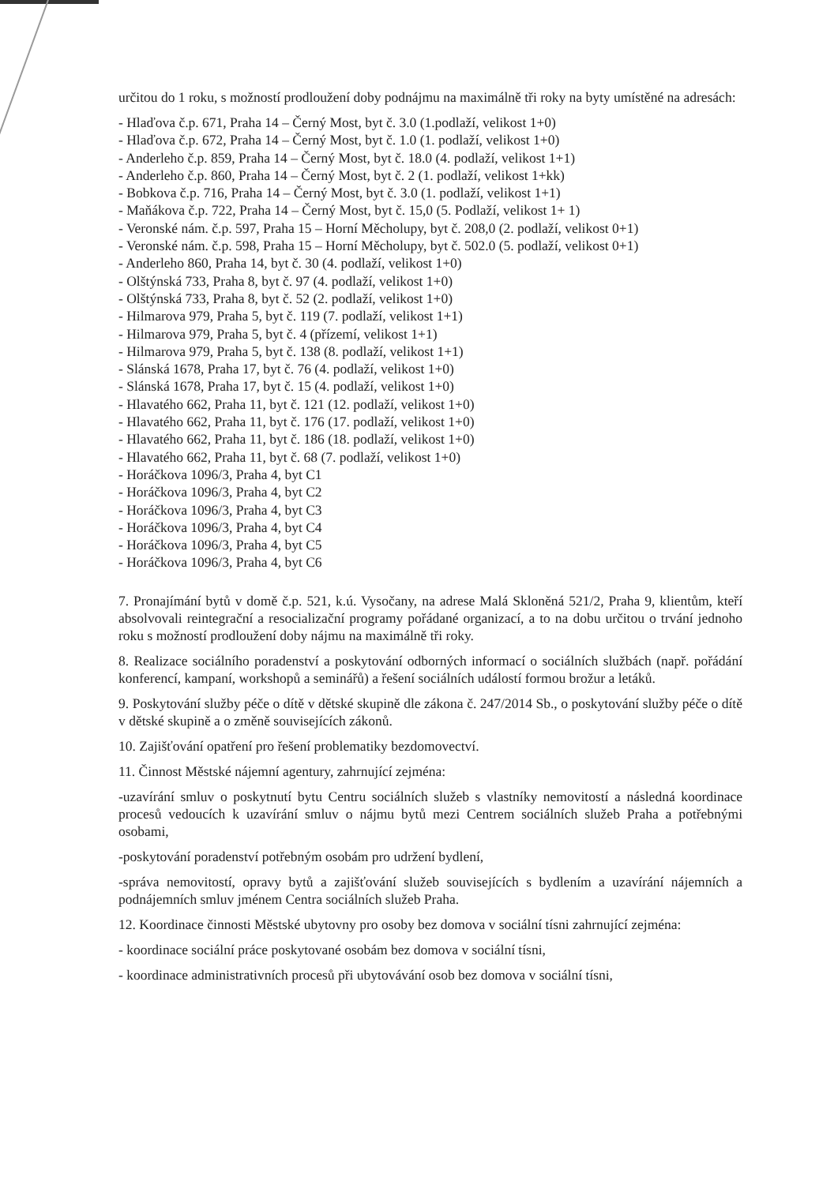určitou do 1 roku, s možností prodloužení doby podnájmu na maximálně tři roky na byty umístěné na adresách:
- Hlaďova č.p. 671, Praha 14 – Černý Most, byt č. 3.0 (1.podlaží, velikost 1+0)
- Hlaďova č.p. 672, Praha 14 – Černý Most, byt č. 1.0 (1. podlaží, velikost 1+0)
- Anderleho č.p. 859, Praha 14 – Černý Most, byt č. 18.0 (4. podlaží, velikost 1+1)
- Anderleho č.p. 860, Praha 14 – Černý Most, byt č. 2 (1. podlaží, velikost 1+kk)
- Bobkova č.p. 716, Praha 14 – Černý Most, byt č. 3.0 (1. podlaží, velikost 1+1)
- Maňákova č.p. 722, Praha 14 – Černý Most, byt č. 15,0 (5. Podlaží, velikost 1+ 1)
- Veronské nám. č.p. 597, Praha 15 – Horní Měcholupy, byt č. 208,0 (2. podlaží, velikost 0+1)
- Veronské nám. č.p. 598, Praha 15 – Horní Měcholupy, byt č. 502.0 (5. podlaží, velikost 0+1)
- Anderleho 860, Praha 14, byt č. 30 (4. podlaží, velikost 1+0)
- Olštýnská 733, Praha 8, byt č. 97 (4. podlaží, velikost 1+0)
- Olštýnská 733, Praha 8, byt č. 52 (2. podlaží, velikost 1+0)
- Hilmarova 979, Praha 5, byt č. 119 (7. podlaží, velikost 1+1)
- Hilmarova 979, Praha 5, byt č. 4 (přízemí, velikost 1+1)
- Hilmarova 979, Praha 5, byt č. 138 (8. podlaží, velikost 1+1)
- Slánská 1678, Praha 17, byt č. 76 (4. podlaží, velikost 1+0)
- Slánská 1678, Praha 17, byt č. 15 (4. podlaží, velikost 1+0)
- Hlavatého 662, Praha 11, byt č. 121 (12. podlaží, velikost 1+0)
- Hlavatého 662, Praha 11, byt č. 176 (17. podlaží, velikost 1+0)
- Hlavatého 662, Praha 11, byt č. 186 (18. podlaží, velikost 1+0)
- Hlavatého 662, Praha 11, byt č. 68 (7. podlaží, velikost 1+0)
- Horáčkova 1096/3, Praha 4, byt C1
- Horáčkova 1096/3, Praha 4, byt C2
- Horáčkova 1096/3, Praha 4, byt C3
- Horáčkova 1096/3, Praha 4, byt C4
- Horáčkova 1096/3, Praha 4, byt C5
- Horáčkova 1096/3, Praha 4, byt C6
7. Pronajímání bytů v domě č.p. 521, k.ú. Vysočany, na adrese Malá Skloněná 521/2, Praha 9, klientům, kteří absolvovali reintegrační a resocializační programy pořádané organizací, a to na dobu určitou o trvání jednoho roku s možností prodloužení doby nájmu na maximálně tři roky.
8. Realizace sociálního poradenství a poskytování odborných informací o sociálních službách (např. pořádání konferencí, kampaní, workshopů a seminářů) a řešení sociálních událostí formou brožur a letáků.
9. Poskytování služby péče o dítě v dětské skupině dle zákona č. 247/2014 Sb., o poskytování služby péče o dítě v dětské skupině a o změně souvisejících zákonů.
10. Zajišťování opatření pro řešení problematiky bezdomovectví.
11. Činnost Městské nájemní agentury, zahrnující zejména:
-uzavírání smluv o poskytnutí bytu Centru sociálních služeb s vlastníky nemovitostí a následná koordinace procesů vedoucích k uzavírání smluv o nájmu bytů mezi Centrem sociálních služeb Praha a potřebnými osobami,
-poskytování poradenství potřebným osobám pro udržení bydlení,
-správa nemovitostí, opravy bytů a zajišťování služeb souvisejících s bydlením a uzavírání nájemních a podnájemních smluv jménem Centra sociálních služeb Praha.
12. Koordinace činnosti Městské ubytovny pro osoby bez domova v sociální tísni zahrnující zejména:
- koordinace sociální práce poskytované osobám bez domova v sociální tísni,
- koordinace administrativních procesů při ubytovávání osob bez domova v sociální tísni,